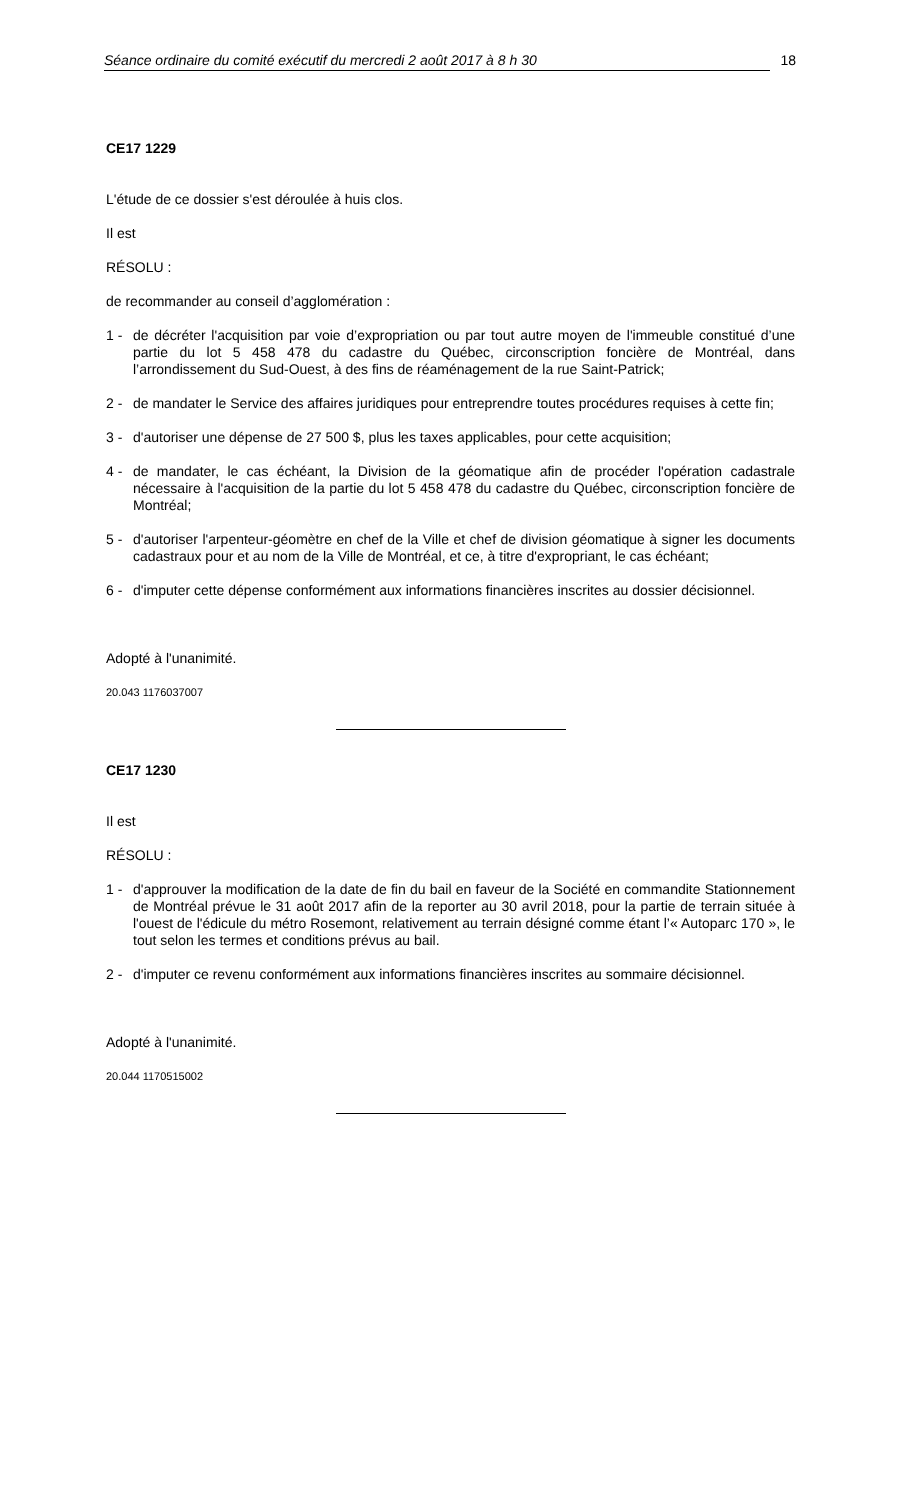Séance ordinaire du comité exécutif du mercredi 2 août 2017 à 8 h 30 18
CE17 1229
L'étude de ce dossier s'est déroulée à huis clos.
Il est
RÉSOLU :
de recommander au conseil d’agglomération :
1 - de décréter l'acquisition par voie d’expropriation ou par tout autre moyen de l'immeuble constitué d’une partie du lot 5 458 478 du cadastre du Québec, circonscription foncière de Montréal, dans l’arrondissement du Sud-Ouest, à des fins de réaménagement de la rue Saint-Patrick;
2 - de mandater le Service des affaires juridiques pour entreprendre toutes procédures requises à cette fin;
3 - d'autoriser une dépense de 27 500 $, plus les taxes applicables, pour cette acquisition;
4 - de mandater, le cas échéant, la Division de la géomatique afin de procéder l'opération cadastrale nécessaire à l'acquisition de la partie du lot 5 458 478 du cadastre du Québec, circonscription foncière de Montréal;
5 - d'autoriser l'arpenteur-géomètre en chef de la Ville et chef de division géomatique à signer les documents cadastraux pour et au nom de la Ville de Montréal, et ce, à titre d'expropriant, le cas échéant;
6 - d'imputer cette dépense conformément aux informations financières inscrites au dossier décisionnel.
Adopté à l'unanimité.
20.043 1176037007
CE17 1230
Il est
RÉSOLU :
1 - d'approuver la modification de la date de fin du bail en faveur de la Société en commandite Stationnement de Montréal prévue le 31 août 2017 afin de la reporter au 30 avril 2018, pour la partie de terrain située à l'ouest de l'édicule du métro Rosemont, relativement au terrain désigné comme étant l’« Autoparc 170 », le tout selon les termes et conditions prévus au bail.
2 - d'imputer ce revenu conformément aux informations financières inscrites au sommaire décisionnel.
Adopté à l'unanimité.
20.044 1170515002